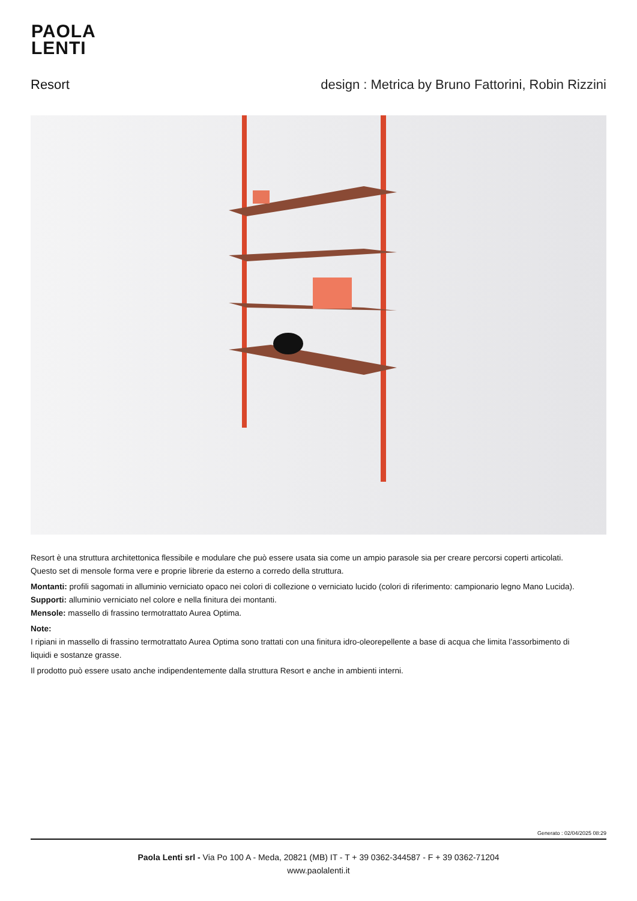PAOLA
LENTI
Resort design : Metrica by Bruno Fattorini, Robin Rizzini
Resort è una struttura architettonica flessibile e modulare che può essere usata sia come un ampio parasole sia per creare percorsi coperti articolati.
Questo set di mensole forma vere e proprie librerie da esterno a corredo della struttura.
Montanti: profili sagomati in alluminio verniciato opaco nei colori di collezione o verniciato lucido (colori di riferimento: campionario legno Mano Lucida).
Supporti: alluminio verniciato nel colore e nella finitura dei montanti.
Mensole: massello di frassino termotrattato Aurea Optima.
Note:
I ripiani in massello di frassino termotrattato Aurea Optima sono trattati con una finitura idro-oleorepellente a base di acqua che limita l’assorbimento di liquidi e sostanze grasse.
Il prodotto può essere usato anche indipendentemente dalla struttura Resort e anche in ambienti interni.
Generato : 02/04/2025 08:29
Paola Lenti srl - Via Po 100 A - Meda, 20821 (MB) IT - T + 39 0362-344587 - F + 39 0362-71204
www.paolalenti.it